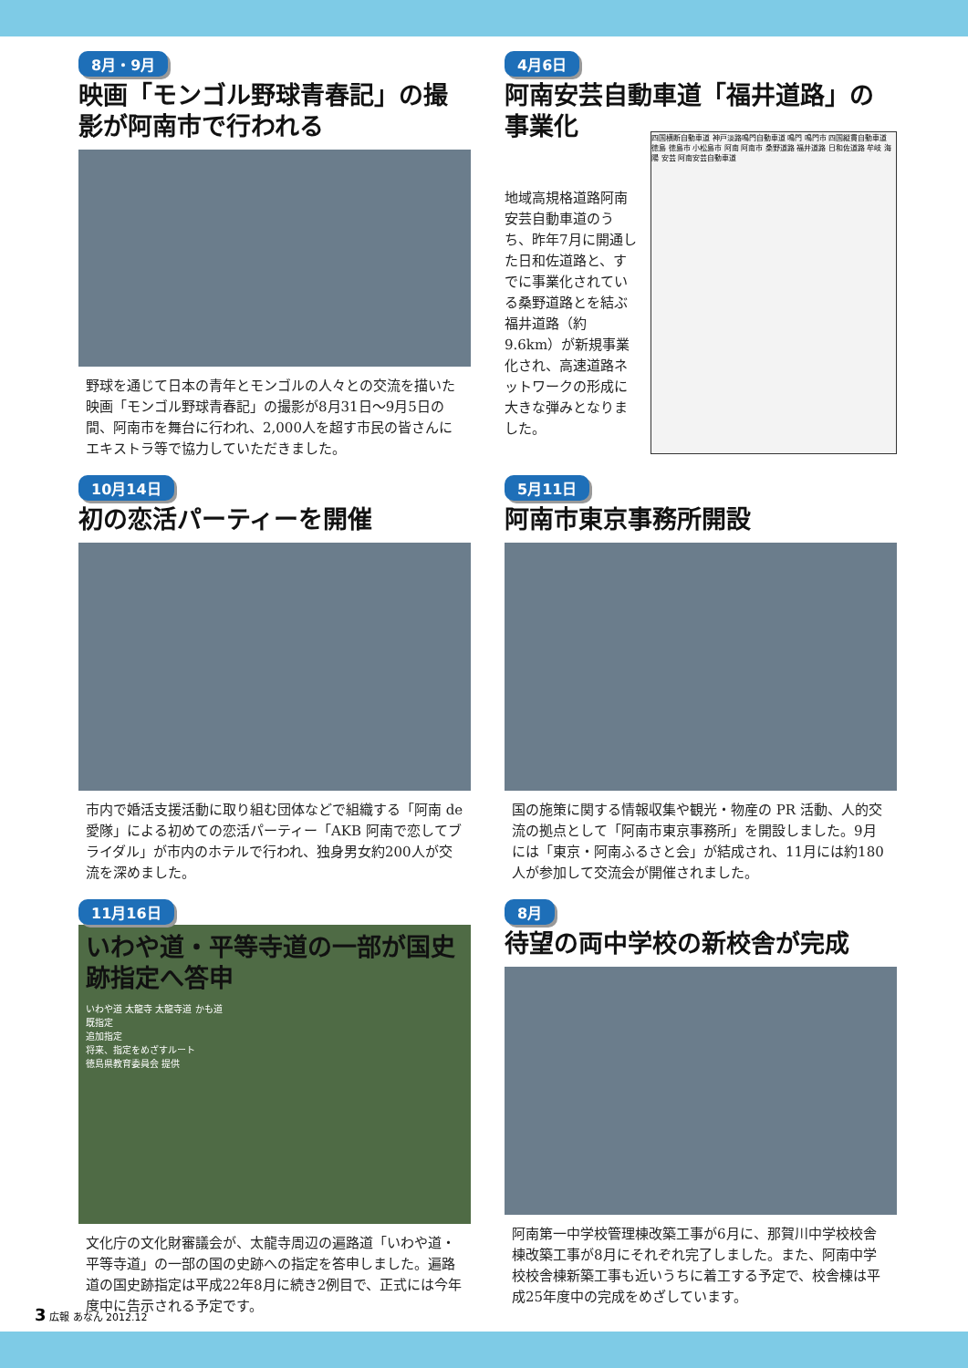8月・9月
映画「モンゴル野球青春記」の撮影が阿南市で行われる
野球を通じて日本の青年とモンゴルの人々との交流を描いた映画「モンゴル野球青春記」の撮影が8月31日〜9月5日の間、阿南市を舞台に行われ、2,000人を超す市民の皆さんにエキストラ等で協力していただきました。
4月6日
阿南安芸自動車道「福井道路」の事業化
四国横断自動車道 神戸淡路鳴門自動車道 鳴門 鳴門市 四国縦貫自動車道 徳島 徳島市 小松島市 阿南 阿南市 桑野道路 福井道路 日和佐道路 牟岐 海陽 安芸 阿南安芸自動車道
地域高規格道路阿南安芸自動車道のうち、昨年7月に開通した日和佐道路と、すでに事業化されている桑野道路とを結ぶ福井道路（約9.6km）が新規事業化され、高速道路ネットワークの形成に大きな弾みとなりました。
10月14日
初の恋活パーティーを開催
市内で婚活支援活動に取り組む団体などで組織する「阿南 de 愛隊」による初めての恋活パーティー「AKB 阿南で恋してブライダル」が市内のホテルで行われ、独身男女約200人が交流を深めました。
5月11日
阿南市東京事務所開設
国の施策に関する情報収集や観光・物産の PR 活動、人的交流の拠点として「阿南市東京事務所」を開設しました。9月には「東京・阿南ふるさと会」が結成され、11月には約180人が参加して交流会が開催されました。
11月16日
いわや道・平等寺道の一部が国史跡指定へ答申
いわや道 太龍寺 太龍寺道 かも道
既指定
追加指定
将来、指定をめざすルート
徳島県教育委員会 提供
文化庁の文化財審議会が、太龍寺周辺の遍路道「いわや道・平等寺道」の一部の国の史跡への指定を答申しました。遍路道の国史跡指定は平成22年8月に続き2例目で、正式には今年度中に告示される予定です。
8月
待望の両中学校の新校舎が完成
阿南第一中学校管理棟改築工事が6月に、那賀川中学校校舎棟改築工事が8月にそれぞれ完了しました。また、阿南中学校校舎棟新築工事も近いうちに着工する予定で、校舎棟は平成25年度中の完成をめざしています。
3 広報 あなん 2012.12